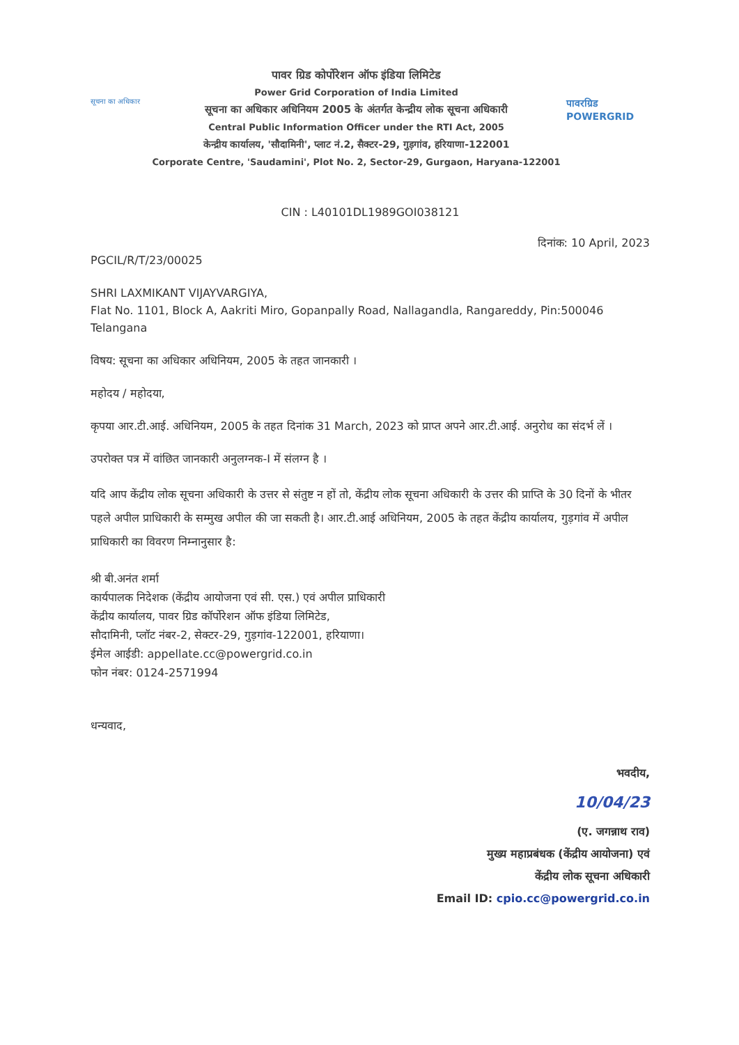सूचना का अधिकार
पावर ग्रिड कोर्पोरेशन ऑफ इंडिया लिमिटेड
Power Grid Corporation of India Limited
सूचना का अधिकार अधिनियम 2005 के अंतर्गत केन्द्रीय लोक सूचना अधिकारी
Central Public Information Officer under the RTI Act, 2005
केन्द्रीय कार्यालय, 'सौदामिनी', प्लाट नं.2, सैक्टर-29, गुड़गांव, हरियाणा-122001
Corporate Centre, 'Saudamini', Plot No. 2, Sector-29, Gurgaon, Haryana-122001
पावरग्रिड POWERGRID
CIN : L40101DL1989GOI038121
दिनांक: 10 April, 2023
PGCIL/R/T/23/00025
SHRI LAXMIKANT VIJAYVARGIYA,
Flat No. 1101, Block A, Aakriti Miro, Gopanpally Road, Nallagandla, Rangareddy, Pin:500046
Telangana
विषय: सूचना का अधिकार अधिनियम, 2005 के तहत जानकारी ।
महोदय / महोदया,
कृपया आर.टी.आई. अधिनियम, 2005 के तहत दिनांक 31 March, 2023 को प्राप्त अपने आर.टी.आई. अनुरोध का संदर्भ लें ।
उपरोक्त पत्र में वांछित जानकारी अनुलग्नक-I में संलग्न है ।
यदि आप केंद्रीय लोक सूचना अधिकारी के उत्तर से संतुष्ट न हों तो, केंद्रीय लोक सूचना अधिकारी के उत्तर की प्राप्ति के 30 दिनों के भीतर पहले अपील प्राधिकारी के सम्मुख अपील की जा सकती है। आर.टी.आई अधिनियम, 2005 के तहत केंद्रीय कार्यालय, गुड़गांव में अपील प्राधिकारी का विवरण निम्नानुसार है:
श्री बी.अनंत शर्मा
कार्यपालक निदेशक (केंद्रीय आयोजना एवं सी. एस.) एवं अपील प्राधिकारी
केंद्रीय कार्यालय, पावर ग्रिड कॉर्पोरेशन ऑफ इंडिया लिमिटेड,
सौदामिनी, प्लॉट नंबर-2, सेक्टर-29, गुड़गांव-122001, हरियाणा।
ईमेल आईडी: appellate.cc@powergrid.co.in
फोन नंबर: 0124-2571994
धन्यवाद,
भवदीय,
10/04/23
(ए. जगन्नाथ राव)
मुख्य महाप्रबंधक (केंद्रीय आयोजना) एवं
केंद्रीय लोक सूचना अधिकारी
Email ID: cpio.cc@powergrid.co.in